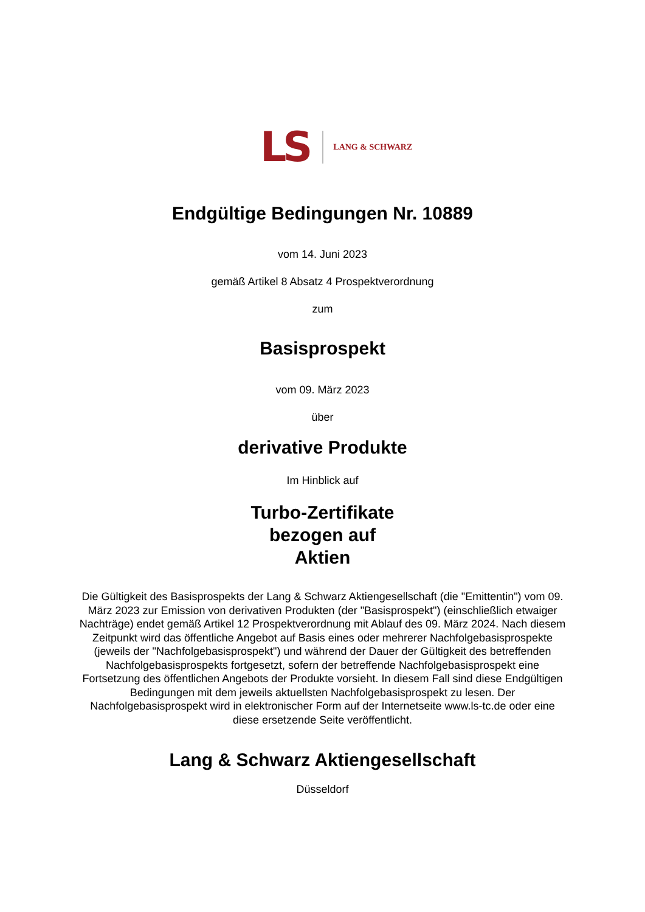LS
LANG & SCHWARZ
Endgültige Bedingungen Nr. 10889
vom 14. Juni 2023
gemäß Artikel 8 Absatz 4 Prospektverordnung
zum
Basisprospekt
vom 09. März 2023
über
derivative Produkte
Im Hinblick auf
Turbo-Zertifikate
bezogen auf
Aktien
Die Gültigkeit des Basisprospekts der Lang & Schwarz Aktiengesellschaft (die "Emittentin") vom 09. März 2023 zur Emission von derivativen Produkten (der "Basisprospekt") (einschließlich etwaiger Nachträge) endet gemäß Artikel 12 Prospektverordnung mit Ablauf des 09. März 2024. Nach diesem Zeitpunkt wird das öffentliche Angebot auf Basis eines oder mehrerer Nachfolgebasisprospekte (jeweils der "Nachfolgebasisprospekt") und während der Dauer der Gültigkeit des betreffenden Nachfolgebasisprospekts fortgesetzt, sofern der betreffende Nachfolgebasisprospekt eine Fortsetzung des öffentlichen Angebots der Produkte vorsieht. In diesem Fall sind diese Endgültigen Bedingungen mit dem jeweils aktuellsten Nachfolgebasisprospekt zu lesen. Der Nachfolgebasisprospekt wird in elektronischer Form auf der Internetseite www.ls-tc.de oder eine diese ersetzende Seite veröffentlicht.
Lang & Schwarz Aktiengesellschaft
Düsseldorf